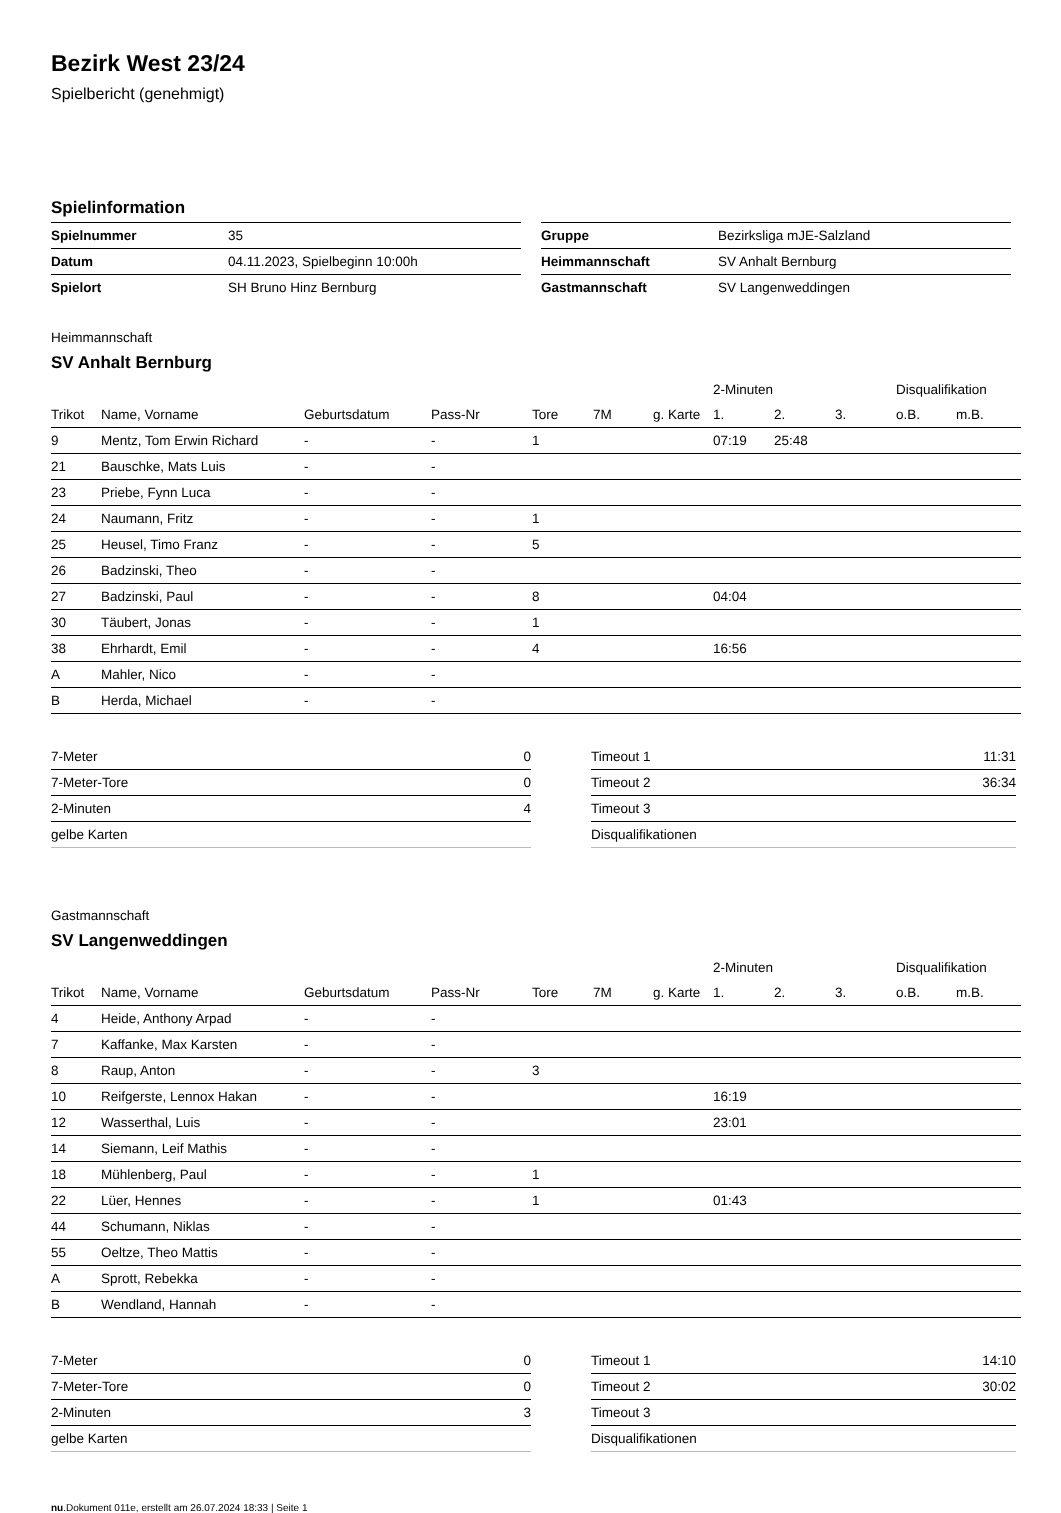Bezirk West 23/24
Spielbericht (genehmigt)
Spielinformation
| Spielnummer | 35 |
| Datum | 04.11.2023, Spielbeginn 10:00h |
| Spielort | SH Bruno Hinz Bernburg |
| Gruppe | Bezirksliga mJE-Salzland |
| Heimmannschaft | SV Anhalt Bernburg |
| Gastmannschaft | SV Langenweddingen |
Heimmannschaft
SV Anhalt Bernburg
| | | | | | | | 2-Minuten | | | Disqualifikation | |
| --- | --- | --- | --- | --- | --- | --- | --- | --- | --- | --- | --- |
| Trikot | Name, Vorname | Geburtsdatum | Pass-Nr | Tore | 7M | g. Karte | 1. | 2. | 3. | o.B. | m.B. |
| 9 | Mentz, Tom Erwin Richard | - | - | 1 | | | 07:19 | 25:48 | | | |
| 21 | Bauschke, Mats Luis | - | - | | | | | | | | |
| 23 | Priebe, Fynn Luca | - | - | | | | | | | | |
| 24 | Naumann, Fritz | - | - | 1 | | | | | | | |
| 25 | Heusel, Timo Franz | - | - | 5 | | | | | | | |
| 26 | Badzinski, Theo | - | - | | | | | | | | |
| 27 | Badzinski, Paul | - | - | 8 | | | 04:04 | | | | |
| 30 | Täubert, Jonas | - | - | 1 | | | | | | | |
| 38 | Ehrhardt, Emil | - | - | 4 | | | 16:56 | | | | |
| A | Mahler, Nico | - | - | | | | | | | | |
| B | Herda, Michael | - | - | | | | | | | | |
| 7-Meter | 0 |
| 7-Meter-Tore | 0 |
| 2-Minuten | 4 |
| gelbe Karten | |
| Timeout 1 | 11:31 |
| Timeout 2 | 36:34 |
| Timeout 3 | |
| Disqualifikationen | |
Gastmannschaft
SV Langenweddingen
| | | | | | | | 2-Minuten | | | Disqualifikation | |
| --- | --- | --- | --- | --- | --- | --- | --- | --- | --- | --- | --- |
| Trikot | Name, Vorname | Geburtsdatum | Pass-Nr | Tore | 7M | g. Karte | 1. | 2. | 3. | o.B. | m.B. |
| 4 | Heide, Anthony Arpad | - | - | | | | | | | | |
| 7 | Kaffanke, Max Karsten | - | - | | | | | | | | |
| 8 | Raup, Anton | - | - | 3 | | | | | | | |
| 10 | Reifgerste, Lennox Hakan | - | - | | | | 16:19 | | | | |
| 12 | Wasserthal, Luis | - | - | | | | 23:01 | | | | |
| 14 | Siemann, Leif Mathis | - | - | | | | | | | | |
| 18 | Mühlenberg, Paul | - | - | 1 | | | | | | | |
| 22 | Lüer, Hennes | - | - | 1 | | | 01:43 | | | | |
| 44 | Schumann, Niklas | - | - | | | | | | | | |
| 55 | Oeltze, Theo Mattis | - | - | | | | | | | | |
| A | Sprott, Rebekka | - | - | | | | | | | | |
| B | Wendland, Hannah | - | - | | | | | | | | |
| 7-Meter | 0 |
| 7-Meter-Tore | 0 |
| 2-Minuten | 3 |
| gelbe Karten | |
| Timeout 1 | 14:10 |
| Timeout 2 | 30:02 |
| Timeout 3 | |
| Disqualifikationen | |
nu.Dokument 011e, erstellt am 26.07.2024 18:33 | Seite 1